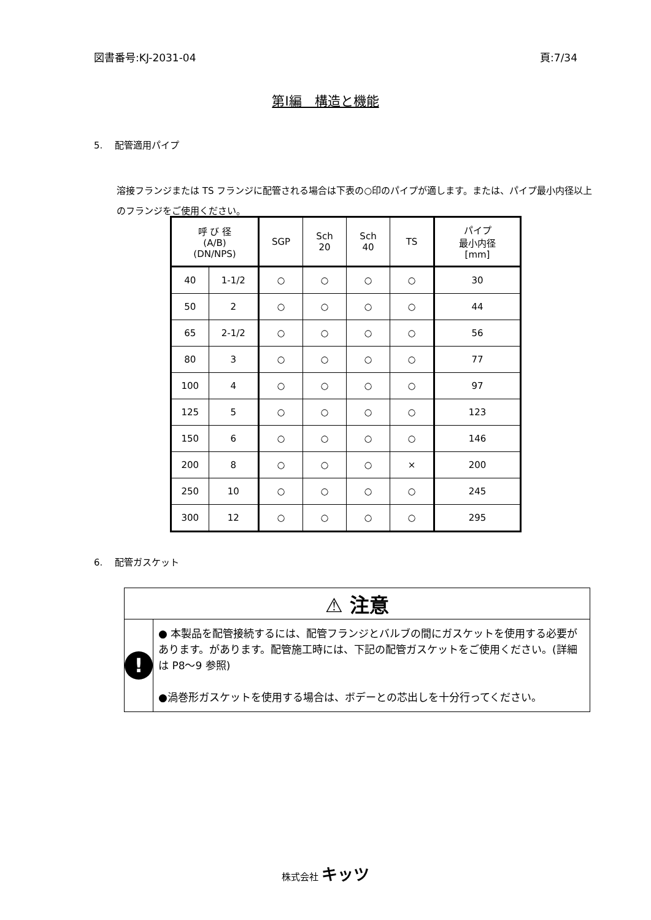図書番号:KJ-2031-04 頁:7/34
第Ⅰ編　構造と機能
5.　 配管適用パイプ
溶接フランジまたは TS フランジに配管される場合は下表の○印のパイプが適します。または、パイプ最小内径以上のフランジをご使用ください。
| 呼 び 径 (A/B) (DN/NPS) | | SGP | Sch 20 | Sch 40 | TS | パイプ 最小内径 [mm] |
| --- | --- | --- | --- | --- | --- | --- |
| 40 | 1-1/2 | ○ | ○ | ○ | ○ | 30 |
| 50 | 2 | ○ | ○ | ○ | ○ | 44 |
| 65 | 2-1/2 | ○ | ○ | ○ | ○ | 56 |
| 80 | 3 | ○ | ○ | ○ | ○ | 77 |
| 100 | 4 | ○ | ○ | ○ | ○ | 97 |
| 125 | 5 | ○ | ○ | ○ | ○ | 123 |
| 150 | 6 | ○ | ○ | ○ | ○ | 146 |
| 200 | 8 | ○ | ○ | ○ | × | 200 |
| 250 | 10 | ○ | ○ | ○ | ○ | 245 |
| 300 | 12 | ○ | ○ | ○ | ○ | 295 |
6.　 配管ガスケット
⚠ 注意
!
● 本製品を配管接続するには、配管フランジとバルブの間にガスケットを使用する必要があります。があります。配管施工時には、下記の配管ガスケットをご使用ください。(詳細は P8～9 参照)
●渦巻形ガスケットを使用する場合は、ボデーとの芯出しを十分行ってください。
株式会社 キッツ